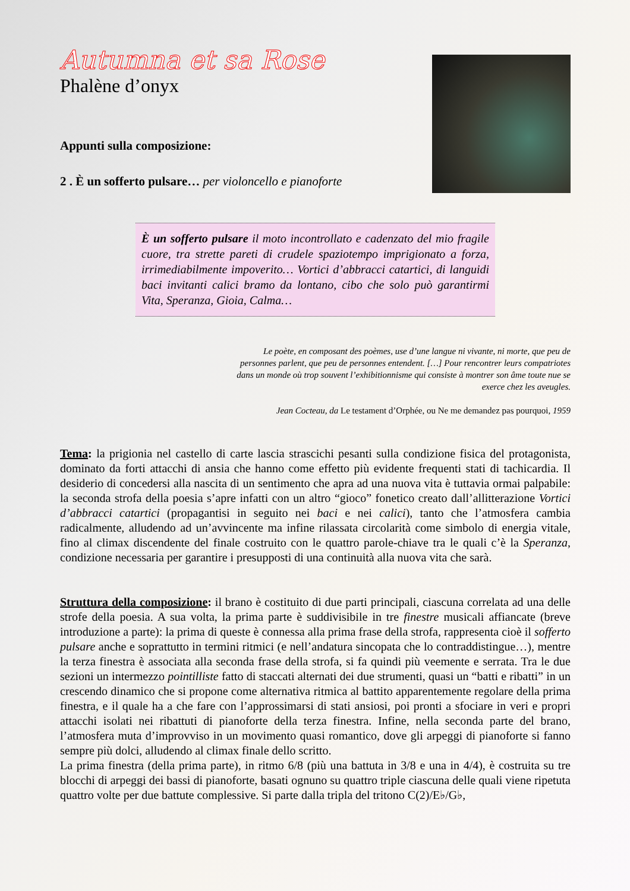Autumna et sa Rose
Phalène d’onyx
Appunti sulla composizione:
2 . È un sofferto pulsare… per violoncello e pianoforte
È un sofferto pulsare il moto incontrollato e cadenzato del mio fragile cuore, tra strette pareti di crudele spaziotempo imprigionato a forza, irrimediabilmente impoverito… Vortici d’abbracci catartici, di languidi baci invitanti calici bramo da lontano, cibo che solo può garantirmi Vita, Speranza, Gioia, Calma…
Le poète, en composant des poèmes, use d’une langue ni vivante, ni morte, que peu de personnes parlent, que peu de personnes entendent. […] Pour rencontrer leurs compatriotes dans un monde où trop souvent l’exhibitionnisme qui consiste à montrer son âme toute nue se exerce chez les aveugles.
Jean Cocteau, da Le testament d’Orphée, ou Ne me demandez pas pourquoi, 1959
Tema: la prigionia nel castello di carte lascia strascichi pesanti sulla condizione fisica del protagonista, dominato da forti attacchi di ansia che hanno come effetto più evidente frequenti stati di tachicardia. Il desiderio di concedersi alla nascita di un sentimento che apra ad una nuova vita è tuttavia ormai palpabile: la seconda strofa della poesia s’apre infatti con un altro “gioco” fonetico creato dall’allitterazione Vortici d’abbracci catartici (propagantisi in seguito nei baci e nei calici), tanto che l’atmosfera cambia radicalmente, alludendo ad un’avvincente ma infine rilassata circolarità come simbolo di energia vitale, fino al climax discendente del finale costruito con le quattro parole-chiave tra le quali c’è la Speranza, condizione necessaria per garantire i presupposti di una continuità alla nuova vita che sarà.
Struttura della composizione: il brano è costituito di due parti principali, ciascuna correlata ad una delle strofe della poesia. A sua volta, la prima parte è suddivisibile in tre finestre musicali affiancate (breve introduzione a parte): la prima di queste è connessa alla prima frase della strofa, rappresenta cioè il sofferto pulsare anche e soprattutto in termini ritmici (e nell’andatura sincopata che lo contraddistingue…), mentre la terza finestra è associata alla seconda frase della strofa, si fa quindi più veemente e serrata. Tra le due sezioni un intermezzo pointilliste fatto di staccati alternati dei due strumenti, quasi un “batti e ribatti” in un crescendo dinamico che si propone come alternativa ritmica al battito apparentemente regolare della prima finestra, e il quale ha a che fare con l’approssimarsi di stati ansiosi, poi pronti a sfociare in veri e propri attacchi isolati nei ribattuti di pianoforte della terza finestra. Infine, nella seconda parte del brano, l’atmosfera muta d’improvviso in un movimento quasi romantico, dove gli arpeggi di pianoforte si fanno sempre più dolci, alludendo al climax finale dello scritto.
La prima finestra (della prima parte), in ritmo 6/8 (più una battuta in 3/8 e una in 4/4), è costruita su tre blocchi di arpeggi dei bassi di pianoforte, basati ognuno su quattro triple ciascuna delle quali viene ripetuta quattro volte per due battute complessive. Si parte dalla tripla del tritono C(2)/E♭/G♭,